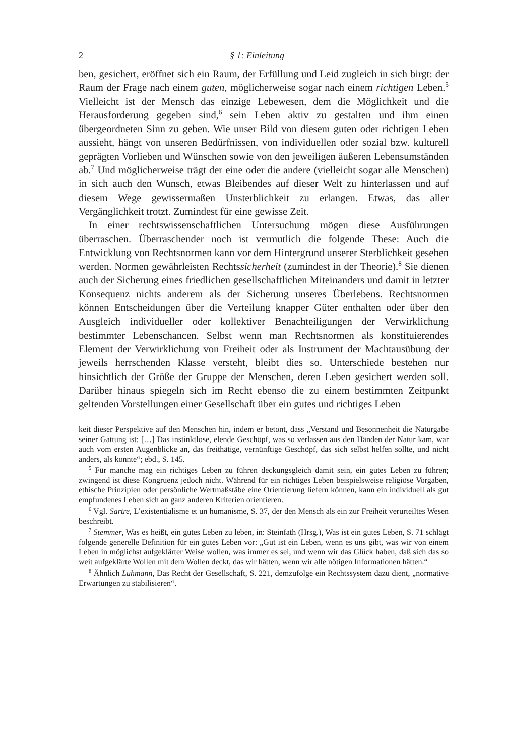2 § 1: Einleitung
ben, gesichert, eröffnet sich ein Raum, der Erfüllung und Leid zugleich in sich birgt: der Raum der Frage nach einem guten, möglicherweise sogar nach einem richtigen Leben.<sup>5</sup> Vielleicht ist der Mensch das einzige Lebewesen, dem die Möglichkeit und die Herausforderung gegeben sind,<sup>6</sup> sein Leben aktiv zu gestalten und ihm einen übergeordneten Sinn zu geben. Wie unser Bild von diesem guten oder richtigen Leben aussieht, hängt von unseren Bedürfnissen, von individuellen oder sozial bzw. kulturell geprägten Vorlieben und Wünschen sowie von den jeweiligen äußeren Lebensumständen ab.<sup>7</sup> Und möglicherweise trägt der eine oder die andere (vielleicht sogar alle Menschen) in sich auch den Wunsch, etwas Bleibendes auf dieser Welt zu hinterlassen und auf diesem Wege gewissermaßen Unsterblichkeit zu erlangen. Etwas, das aller Vergänglichkeit trotzt. Zumindest für eine gewisse Zeit.
In einer rechtswissenschaftlichen Untersuchung mögen diese Ausführungen überraschen. Überraschender noch ist vermutlich die folgende These: Auch die Entwicklung von Rechtsnormen kann vor dem Hintergrund unserer Sterblichkeit gesehen werden. Normen gewährleisten Rechtssicherheit (zumindest in der Theorie).<sup>8</sup> Sie dienen auch der Sicherung eines friedlichen gesellschaftlichen Miteinanders und damit in letzter Konsequenz nichts anderem als der Sicherung unseres Überlebens. Rechtsnormen können Entscheidungen über die Verteilung knapper Güter enthalten oder über den Ausgleich individueller oder kollektiver Benachteiligungen der Verwirklichung bestimmter Lebenschancen. Selbst wenn man Rechtsnormen als konstituierendes Element der Verwirklichung von Freiheit oder als Instrument der Machtausübung der jeweils herrschenden Klasse versteht, bleibt dies so. Unterschiede bestehen nur hinsichtlich der Größe der Gruppe der Menschen, deren Leben gesichert werden soll. Darüber hinaus spiegeln sich im Recht ebenso die zu einem bestimmten Zeitpunkt geltenden Vorstellungen einer Gesellschaft über ein gutes und richtiges Leben
keit dieser Perspektive auf den Menschen hin, indem er betont, dass „Verstand und Besonnenheit die Naturgabe seiner Gattung ist: […] Das instinktlose, elende Geschöpf, was so verlassen aus den Händen der Natur kam, war auch vom ersten Augenblicke an, das freithätige, vernünftige Geschöpf, das sich selbst helfen sollte, und nicht anders, als konnte“; ebd., S. 145.
<sup>5</sup> Für manche mag ein richtiges Leben zu führen deckungsgleich damit sein, ein gutes Leben zu führen; zwingend ist diese Kongruenz jedoch nicht. Während für ein richtiges Leben beispielsweise religiöse Vorgaben, ethische Prinzipien oder persönliche Wertmaßstäbe eine Orientierung liefern können, kann ein individuell als gut empfundenes Leben sich an ganz anderen Kriterien orientieren.
<sup>6</sup> Vgl. Sartre, L’existentialisme et un humanisme, S. 37, der den Mensch als ein zur Freiheit verurteiltes Wesen beschreibt.
<sup>7</sup> Stemmer, Was es heißt, ein gutes Leben zu leben, in: Steinfath (Hrsg.), Was ist ein gutes Leben, S. 71 schlägt folgende generelle Definition für ein gutes Leben vor: „Gut ist ein Leben, wenn es uns gibt, was wir von einem Leben in möglichst aufgeklärter Weise wollen, was immer es sei, und wenn wir das Glück haben, daß sich das so weit aufgeklärte Wollen mit dem Wollen deckt, das wir hätten, wenn wir alle nötigen Informationen hätten.“
<sup>8</sup> Ähnlich Luhmann, Das Recht der Gesellschaft, S. 221, demzufolge ein Rechtssystem dazu dient, „normative Erwartungen zu stabilisieren“.